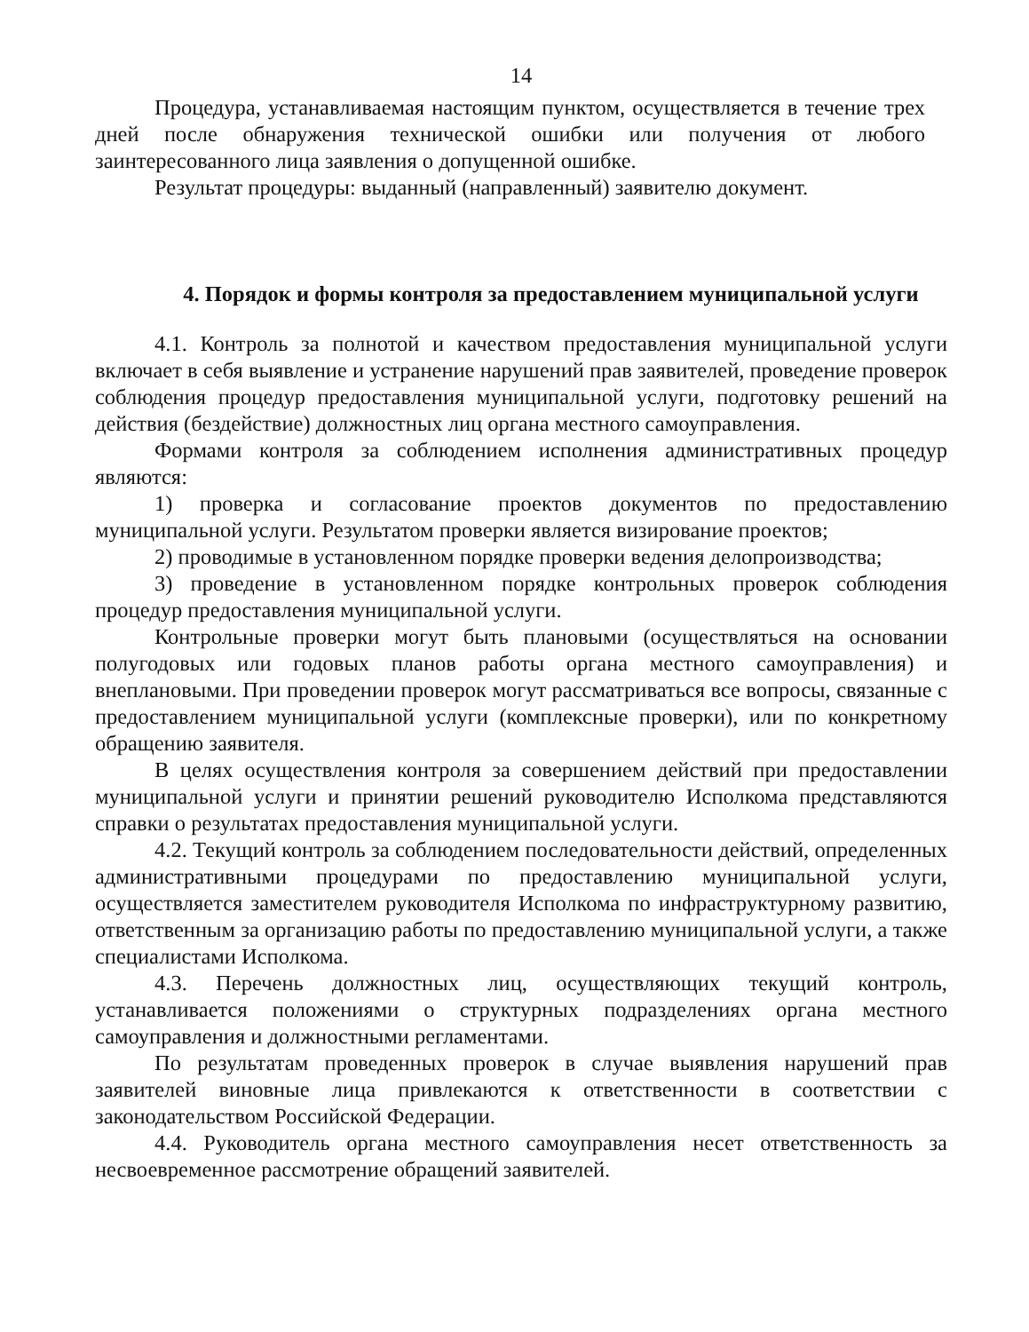14
Процедура, устанавливаемая настоящим пунктом, осуществляется в течение трех дней после обнаружения технической ошибки или получения от любого заинтересованного лица заявления о допущенной ошибке.
Результат процедуры: выданный (направленный) заявителю документ.
4. Порядок и формы контроля за предоставлением муниципальной услуги
4.1. Контроль за полнотой и качеством предоставления муниципальной услуги включает в себя выявление и устранение нарушений прав заявителей, проведение проверок соблюдения процедур предоставления муниципальной услуги, подготовку решений на действия (бездействие) должностных лиц органа местного самоуправления.
Формами контроля за соблюдением исполнения административных процедур являются:
1) проверка и согласование проектов документов по предоставлению муниципальной услуги. Результатом проверки является визирование проектов;
2) проводимые в установленном порядке проверки ведения делопроизводства;
3) проведение в установленном порядке контрольных проверок соблюдения процедур предоставления муниципальной услуги.
Контрольные проверки могут быть плановыми (осуществляться на основании полугодовых или годовых планов работы органа местного самоуправления) и внеплановыми. При проведении проверок могут рассматриваться все вопросы, связанные с предоставлением муниципальной услуги (комплексные проверки), или по конкретному обращению заявителя.
В целях осуществления контроля за совершением действий при предоставлении муниципальной услуги и принятии решений руководителю Исполкома представляются справки о результатах предоставления муниципальной услуги.
4.2. Текущий контроль за соблюдением последовательности действий, определенных административными процедурами по предоставлению муниципальной услуги, осуществляется заместителем руководителя Исполкома по инфраструктурному развитию, ответственным за организацию работы по предоставлению муниципальной услуги, а также специалистами Исполкома.
4.3. Перечень должностных лиц, осуществляющих текущий контроль, устанавливается положениями о структурных подразделениях органа местного самоуправления и должностными регламентами.
По результатам проведенных проверок в случае выявления нарушений прав заявителей виновные лица привлекаются к ответственности в соответствии с законодательством Российской Федерации.
4.4. Руководитель органа местного самоуправления несет ответственность за несвоевременное рассмотрение обращений заявителей.